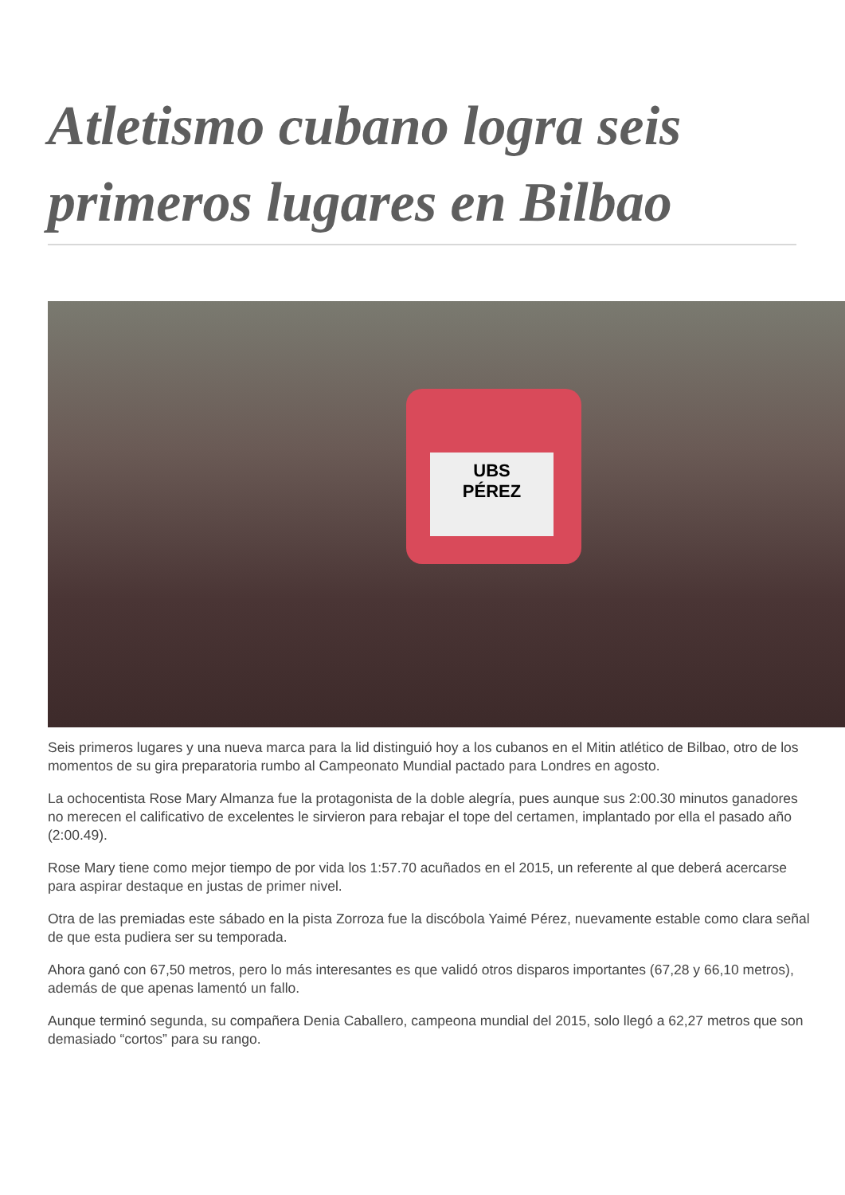Atletismo cubano logra seis primeros lugares en Bilbao
UBS
PÉREZ
Seis primeros lugares y una nueva marca para la lid distinguió hoy a los cubanos en el Mitin atlético de Bilbao, otro de los momentos de su gira preparatoria rumbo al Campeonato Mundial pactado para Londres en agosto.
La ochocentista Rose Mary Almanza fue la protagonista de la doble alegría, pues aunque sus 2:00.30 minutos ganadores no merecen el calificativo de excelentes le sirvieron para rebajar el tope del certamen, implantado por ella el pasado año (2:00.49).
Rose Mary tiene como mejor tiempo de por vida los 1:57.70 acuñados en el 2015, un referente al que deberá acercarse para aspirar destaque en justas de primer nivel.
Otra de las premiadas este sábado en la pista Zorroza fue la discóbola Yaimé Pérez, nuevamente estable como clara señal de que esta pudiera ser su temporada.
Ahora ganó con 67,50 metros, pero lo más interesantes es que validó otros disparos importantes (67,28 y 66,10 metros), además de que apenas lamentó un fallo.
Aunque terminó segunda, su compañera Denia Caballero, campeona mundial del 2015, solo llegó a 62,27 metros que son demasiado “cortos” para su rango.